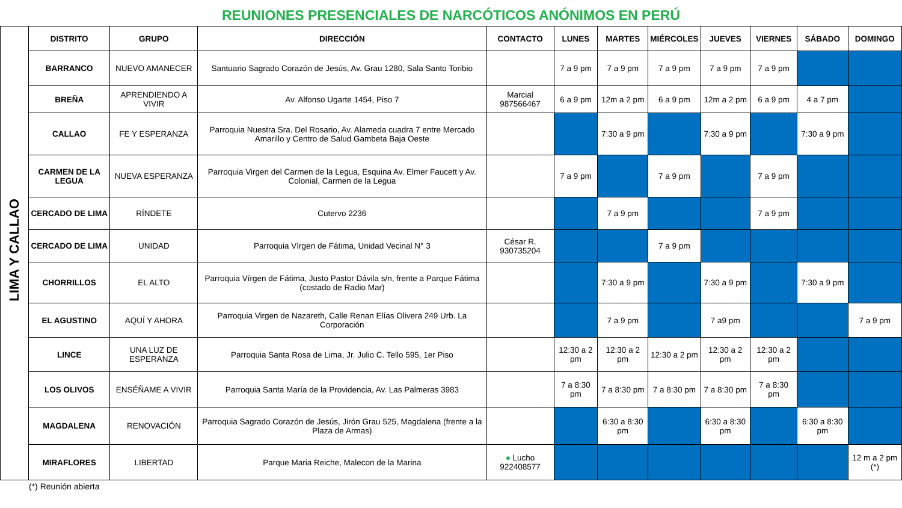REUNIONES PRESENCIALES DE NARCÓTICOS ANÓNIMOS EN PERÚ
| LIMA Y CALLAO | DISTRITO | GRUPO | DIRECCIÓN | CONTACTO | LUNES | MARTES | MIÉRCOLES | JUEVES | VIERNES | SÁBADO | DOMINGO |
| | BARRANCO | NUEVO AMANECER | Santuario Sagrado Corazón de Jesús, Av. Grau 1280, Sala Santo Toribio | | 7 a 9 pm | 7 a 9 pm | 7 a 9 pm | 7 a 9 pm | 7 a 9 pm | | |
| | BREÑA | APRENDIENDO A VIVIR | Av. Alfonso Ugarte 1454, Piso 7 | Marcial 987566467 | 6 a 9 pm | 12m a 2 pm | 6 a 9 pm | 12m a 2 pm | 6 a 9 pm | 4 a 7 pm | |
| | CALLAO | FE Y ESPERANZA | Parroquia Nuestra Sra. Del Rosario, Av. Alameda cuadra 7 entre Mercado Amarillo y Centro de Salud Gambeta Baja Oeste | | | 7:30 a 9 pm | | 7:30 a 9 pm | | 7:30 a 9 pm | |
| | CARMEN DE LA LEGUA | NUEVA ESPERANZA | Parroquia Virgen del Carmen de la Legua, Esquina Av. Elmer Faucett y Av. Colonial, Carmen de la Legua | | 7 a 9 pm | | 7 a 9 pm | | 7 a 9 pm | | |
| | CERCADO DE LIMA | RÍNDETE | Cutervo 2236 | | | 7 a 9 pm | | | 7 a 9 pm | | |
| | CERCADO DE LIMA | UNIDAD | Parroquia Vírgen de Fátima, Unidad Vecinal N° 3 | César R. 930735204 | | | 7 a 9 pm | | | | |
| | CHORRILLOS | EL ALTO | Parroquia Vírgen de Fátima, Justo Pastor Dávila s/n, frente a Parque Fátima (costado de Radio Mar) | | | 7:30 a 9 pm | | 7:30 a 9 pm | | 7:30 a 9 pm | |
| | EL AGUSTINO | AQUÍ Y AHORA | Parroquia Virgen de Nazareth, Calle Renan Elías Olivera 249 Urb. La Corporación | | | 7 a 9 pm | | 7 a9 pm | | | 7 a 9 pm |
| | LINCE | UNA LUZ DE ESPERANZA | Parroquia Santa Rosa de Lima, Jr. Julio C. Tello 595, 1er Piso | | 12:30 a 2 pm | 12:30 a 2 pm | 12:30 a 2 pm | 12:30 a 2 pm | 12:30 a 2 pm | | |
| | LOS OLIVOS | ENSÉÑAME A VIVIR | Parroquia Santa María de la Providencia, Av. Las Palmeras 3983 | | 7 a 8:30 pm | 7 a 8:30 pm | 7 a 8:30 pm | 7 a 8:30 pm | 7 a 8:30 pm | | |
| | MAGDALENA | RENOVACIÓN | Parroquia Sagrado Corazón de Jesús, Jirón Grau 525, Magdalena (frente a la Plaza de Armas) | | | 6:30 a 8:30 pm | | 6:30 a 8:30 pm | | 6:30 a 8:30 pm | |
| | MIRAFLORES | LIBERTAD | Parque Maria Reiche, Malecon de la Marina | ● Lucho 922408577 | | | | | | | 12 m a 2 pm (*) |
(*) Reunión abierta